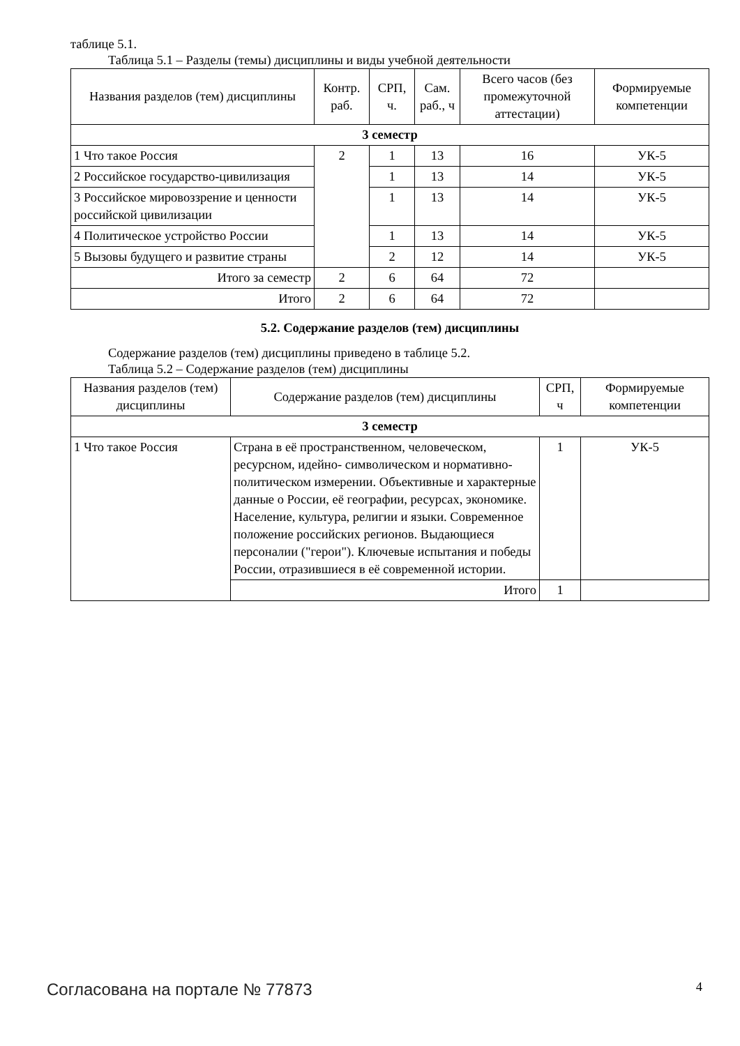таблице 5.1.
Таблица 5.1 – Разделы (темы) дисциплины и виды учебной деятельности
| Названия разделов (тем) дисциплины | Контр. раб. | СРП, ч. | Сам. раб., ч | Всего часов (без промежуточной аттестации) | Формируемые компетенции |
| --- | --- | --- | --- | --- | --- |
| 3 семестр | | | | | |
| 1 Что такое Россия | 2 | 1 | 13 | 16 | УК-5 |
| 2 Российское государство-цивилизация | | 1 | 13 | 14 | УК-5 |
| 3 Российское мировоззрение и ценности российской цивилизации | | 1 | 13 | 14 | УК-5 |
| 4 Политическое устройство России | | 1 | 13 | 14 | УК-5 |
| 5 Вызовы будущего и развитие страны | | 2 | 12 | 14 | УК-5 |
| Итого за семестр | 2 | 6 | 64 | 72 | |
| Итого | 2 | 6 | 64 | 72 | |
5.2. Содержание разделов (тем) дисциплины
Содержание разделов (тем) дисциплины приведено в таблице 5.2.
Таблица 5.2 – Содержание разделов (тем) дисциплины
| Названия разделов (тем) дисциплины | Содержание разделов (тем) дисциплины | СРП, ч | Формируемые компетенции |
| --- | --- | --- | --- |
| 3 семестр | | | |
| 1 Что такое Россия | Страна в её пространственном, человеческом, ресурсном, идейно- символическом и нормативно- политическом измерении. Объективные и характерные данные о России, её географии, ресурсах, экономике. Население, культура, религии и языки. Современное положение российских регионов. Выдающиеся персоналии ("герои"). Ключевые испытания и победы России, отразившиеся в её современной истории. | 1 | УК-5 |
| | Итого | 1 | |
Согласована на портале № 77873 4